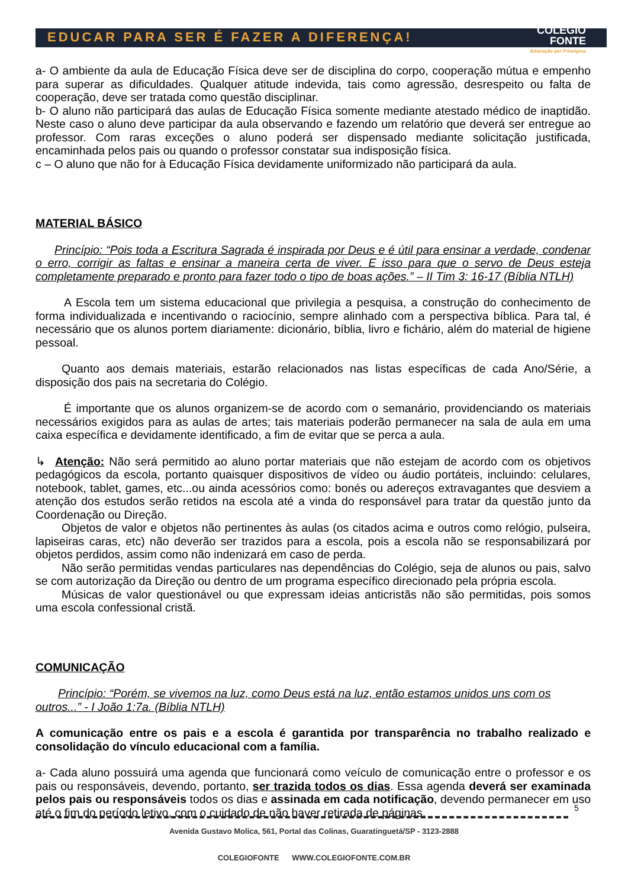EDUCAR PARA SER É FAZER A DIFERENÇA!
COLÉGIO
FONTE
Educação por Princípios
a- O ambiente da aula de Educação Física deve ser de disciplina do corpo, cooperação mútua e empenho para superar as dificuldades. Qualquer atitude indevida, tais como agressão, desrespeito ou falta de cooperação, deve ser tratada como questão disciplinar.
b- O aluno não participará das aulas de Educação Física somente mediante atestado médico de inaptidão. Neste caso o aluno deve participar da aula observando e fazendo um relatório que deverá ser entregue ao professor. Com raras exceções o aluno poderá ser dispensado mediante solicitação justificada, encaminhada pelos pais ou quando o professor constatar sua indisposição física.
c – O aluno que não for à Educação Física devidamente uniformizado não participará da aula.
MATERIAL BÁSICO
Princípio: “Pois toda a Escritura Sagrada é inspirada por Deus e é útil para ensinar a verdade, condenar o erro, corrigir as faltas e ensinar a maneira certa de viver. E isso para que o servo de Deus esteja completamente preparado e pronto para fazer todo o tipo de boas ações.” – II Tim 3: 16-17 (Bíblia NTLH)
A Escola tem um sistema educacional que privilegia a pesquisa, a construção do conhecimento de forma individualizada e incentivando o raciocínio, sempre alinhado com a perspectiva bíblica. Para tal, é necessário que os alunos portem diariamente: dicionário, bíblia, livro e fichário, além do material de higiene pessoal.
Quanto aos demais materiais, estarão relacionados nas listas específicas de cada Ano/Série, a disposição dos pais na secretaria do Colégio.
É importante que os alunos organizem-se de acordo com o semanário, providenciando os materiais necessários exigidos para as aulas de artes; tais materiais poderão permanecer na sala de aula em uma caixa específica e devidamente identificado, a fim de evitar que se perca a aula.
↳ Atenção: Não será permitido ao aluno portar materiais que não estejam de acordo com os objetivos pedagógicos da escola, portanto quaisquer dispositivos de vídeo ou áudio portáteis, incluindo: celulares, notebook, tablet, games, etc...ou ainda acessórios como: bonés ou adereços extravagantes que desviem a atenção dos estudos serão retidos na escola até a vinda do responsável para tratar da questão junto da Coordenação ou Direção.
Objetos de valor e objetos não pertinentes às aulas (os citados acima e outros como relógio, pulseira, lapiseiras caras, etc) não deverão ser trazidos para a escola, pois a escola não se responsabilizará por objetos perdidos, assim como não indenizará em caso de perda.
Não serão permitidas vendas particulares nas dependências do Colégio, seja de alunos ou pais, salvo se com autorização da Direção ou dentro de um programa específico direcionado pela própria escola.
Músicas de valor questionável ou que expressam ideias anticristãs não são permitidas, pois somos uma escola confessional cristã.
COMUNICAÇÃO
Princípio: “Porém, se vivemos na luz, como Deus está na luz, então estamos unidos uns com os outros...” - I João 1:7a. (Bíblia NTLH)
A comunicação entre os pais e a escola é garantida por transparência no trabalho realizado e consolidação do vínculo educacional com a família.
a- Cada aluno possuirá uma agenda que funcionará como veículo de comunicação entre o professor e os pais ou responsáveis, devendo, portanto, ser trazida todos os dias. Essa agenda deverá ser examinada pelos pais ou responsáveis todos os dias e assinada em cada notificação, devendo permanecer em uso até o fim do período letivo, com o cuidado de não haver retirada de páginas.
5
Avenida Gustavo Molica, 561, Portal das Colinas, Guaratinguetá/SP - 3123-2888
COLEGIOFONTE WWW.COLEGIOFONTE.COM.BR